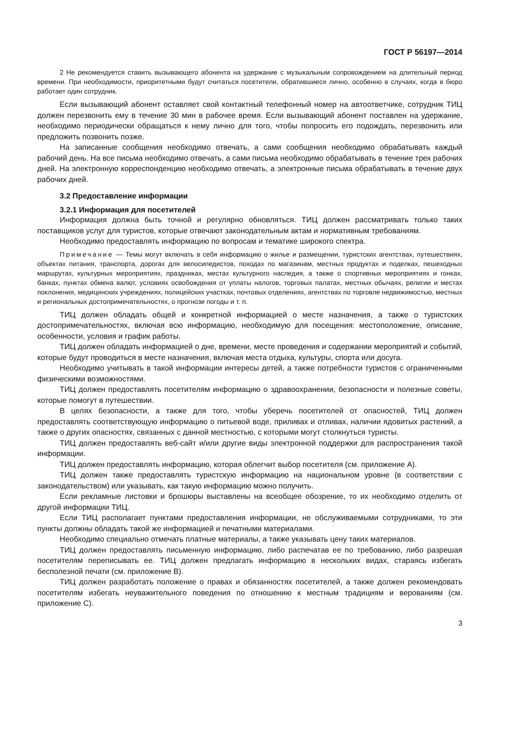ГОСТ Р 56197—2014
2 Не рекомендуется ставить вызывающего абонента на удержание с музыкальным сопровождением на длительный период времени. При необходимости, приоритетными будут считаться посетители, обратившиеся лично, особенно в случаях, когда в бюро работает один сотрудник.
Если вызывающий абонент оставляет свой контактный телефонный номер на автоответчике, сотрудник ТИЦ должен перезвонить ему в течение 30 мин в рабочее время. Если вызывающий абонент поставлен на удержание, необходимо периодически обращаться к нему лично для того, чтобы попросить его подождать, перезвонить или предложить позвонить позже.
На записанные сообщения необходимо отвечать, а сами сообщения необходимо обрабатывать каждый рабочий день. На все письма необходимо отвечать, а сами письма необходимо обрабатывать в течение трех рабочих дней. На электронную корреспонденцию необходимо отвечать, а электронные письма обрабатывать в течение двух рабочих дней.
3.2 Предоставление информации
3.2.1 Информация для посетителей
Информация должна быть точной и регулярно обновляться. ТИЦ должен рассматривать только таких поставщиков услуг для туристов, которые отвечают законодательным актам и нормативным требованиям.
Необходимо предоставлять информацию по вопросам и тематике широкого спектра.
Примечание — Темы могут включать в себя информацию о жилье и размещении, туристских агентствах, путешествиях, объектах питания, транспорта, дорогах для велосипедистов, походах по магазинам, местных продуктах и поделках, пешеходных маршрутах, культурных мероприятиях, праздниках, местах культурного наследия, а также о спортивных мероприятиях и гонках, банках, пунктах обмена валют, условиях освобождения от уплаты налогов, торговых палатах, местных обычаях, религии и местах поклонения, медицинских учреждениях, полицейских участках, почтовых отделениях, агентствах по торговле недвижимостью, местных и региональных достопримечательностях, о прогнозе погоды и т. п.
ТИЦ должен обладать общей и конкретной информацией о месте назначения, а также о туристских достопримечательностях, включая всю информацию, необходимую для посещения: местоположение, описание, особенности, условия и график работы.
ТИЦ должен обладать информацией о дне, времени, месте проведения и содержании мероприятий и событий, которые будут проводиться в месте назначения, включая места отдыха, культуры, спорта или досуга.
Необходимо учитывать в такой информации интересы детей, а также потребности туристов с ограниченными физическими возможностями.
ТИЦ должен предоставлять посетителям информацию о здравоохранении, безопасности и полезные советы, которые помогут в путешествии.
В целях безопасности, а также для того, чтобы уберечь посетителей от опасностей, ТИЦ должен предоставлять соответствующую информацию о питьевой воде, приливах и отливах, наличии ядовитых растений, а также о других опасностях, связанных с данной местностью, с которыми могут столкнуться туристы.
ТИЦ должен предоставлять веб-сайт и/или другие виды электронной поддержки для распространения такой информации.
ТИЦ должен предоставлять информацию, которая облегчит выбор посетителя (см. приложение А).
ТИЦ должен также предоставлять туристскую информацию на национальном уровне (в соответствии с законодательством) или указывать, как такую информацию можно получить.
Если рекламные листовки и брошюры выставлены на всеобщее обозрение, то их необходимо отделить от другой информации ТИЦ.
Если ТИЦ располагает пунктами предоставления информации, не обслуживаемыми сотрудниками, то эти пункты должны обладать такой же информацией и печатными материалами.
Необходимо специально отмечать платные материалы, а также указывать цену таких материалов.
ТИЦ должен предоставлять письменную информацию, либо распечатав ее по требованию, либо разрешая посетителям переписывать ее. ТИЦ должен предлагать информацию в нескольких видах, стараясь избегать бесполезной печати (см. приложение В).
ТИЦ должен разработать положение о правах и обязанностях посетителей, а также должен рекомендовать посетителям избегать неуважительного поведения по отношению к местным традициям и верованиям (см. приложение С).
3